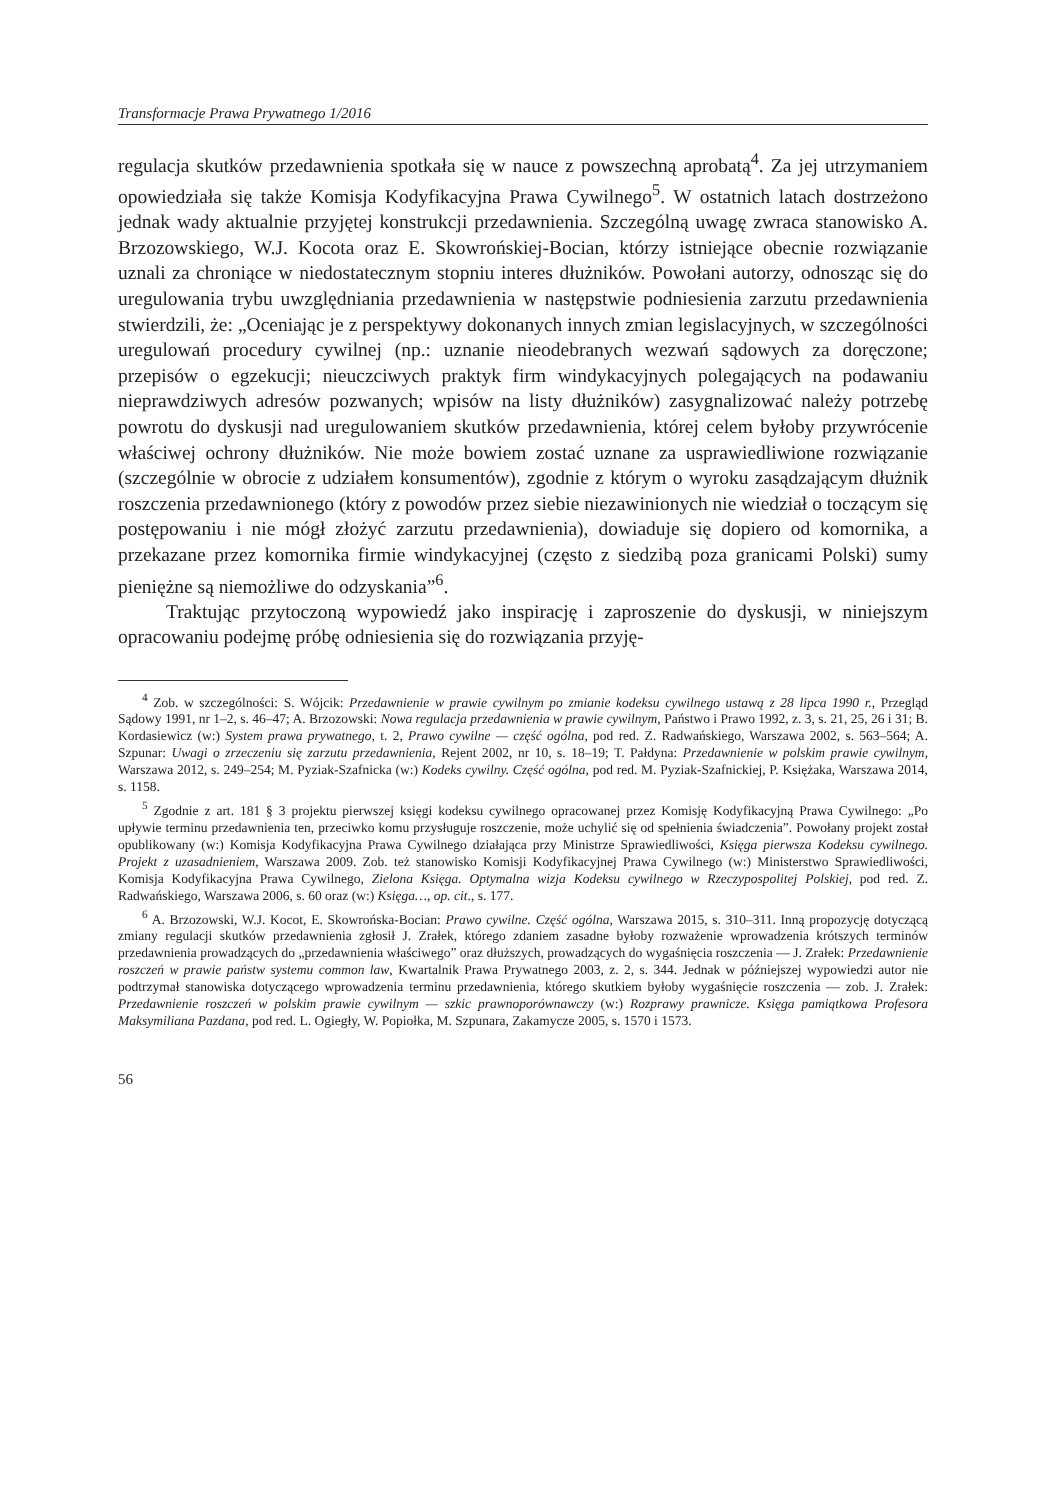Transformacje Prawa Prywatnego 1/2016
regulacja skutków przedawnienia spotkała się w nauce z powszechną aprobatą<sup>4</sup>. Za jej utrzymaniem opowiedziała się także Komisja Kodyfikacyjna Prawa Cywilnego<sup>5</sup>. W ostatnich latach dostrzeżono jednak wady aktualnie przyjętej konstrukcji przedawnienia. Szczególną uwagę zwraca stanowisko A. Brzozowskiego, W.J. Kocota oraz E. Skowrońskiej-Bocian, którzy istniejące obecnie rozwiązanie uznali za chroniące w niedostatecznym stopniu interes dłużników. Powołani autorzy, odnosząc się do uregulowania trybu uwzględniania przedawnienia w następstwie podniesienia zarzutu przedawnienia stwierdzili, że: „Oceniając je z perspektywy dokonanych innych zmian legislacyjnych, w szczególności uregulowań procedury cywilnej (np.: uznanie nieodebranych wezwań sądowych za doręczone; przepisów o egzekucji; nieuczciwych praktyk firm windykacyjnych polegających na podawaniu nieprawdziwych adresów pozwanych; wpisów na listy dłużników) zasygnalizować należy potrzebę powrotu do dyskusji nad uregulowaniem skutków przedawnienia, której celem byłoby przywrócenie właściwej ochrony dłużników. Nie może bowiem zostać uznane za usprawiedliwione rozwiązanie (szczególnie w obrocie z udziałem konsumentów), zgodnie z którym o wyroku zasądzającym dłużnik roszczenia przedawnionego (który z powodów przez siebie niezawinionych nie wiedział o toczącym się postępowaniu i nie mógł złożyć zarzutu przedawnienia), dowiaduje się dopiero od komornika, a przekazane przez komornika firmie windykacyjnej (często z siedzibą poza granicami Polski) sumy pieniężne są niemożliwe do odzyskania”<sup>6</sup>.
Traktując przytoczoną wypowiedź jako inspirację i zaproszenie do dyskusji, w niniejszym opracowaniu podejmę próbę odniesienia się do rozwiązania przyję-
<sup>4</sup> Zob. w szczególności: S. Wójcik: Przedawnienie w prawie cywilnym po zmianie kodeksu cywilnego ustawą z 28 lipca 1990 r., Przegląd Sądowy 1991, nr 1–2, s. 46–47; A. Brzozowski: Nowa regulacja przedawnienia w prawie cywilnym, Państwo i Prawo 1992, z. 3, s. 21, 25, 26 i 31; B. Kordasiewicz (w:) System prawa prywatnego, t. 2, Prawo cywilne — część ogólna, pod red. Z. Radwańskiego, Warszawa 2002, s. 563–564; A. Szpunar: Uwagi o zrzeczeniu się zarzutu przedawnienia, Rejent 2002, nr 10, s. 18–19; T. Pałdyna: Przedawnienie w polskim prawie cywilnym, Warszawa 2012, s. 249–254; M. Pyziak-Szafnicka (w:) Kodeks cywilny. Część ogólna, pod red. M. Pyziak-Szafnickiej, P. Księżaka, Warszawa 2014, s. 1158.
<sup>5</sup> Zgodnie z art. 181 § 3 projektu pierwszej księgi kodeksu cywilnego opracowanej przez Komisję Kodyfikacyjną Prawa Cywilnego: „Po upływie terminu przedawnienia ten, przeciwko komu przysługuje roszczenie, może uchylić się od spełnienia świadczenia”. Powołany projekt został opublikowany (w:) Komisja Kodyfikacyjna Prawa Cywilnego działająca przy Ministrze Sprawiedliwości, Księga pierwsza Kodeksu cywilnego. Projekt z uzasadnieniem, Warszawa 2009. Zob. też stanowisko Komisji Kodyfikacyjnej Prawa Cywilnego (w:) Ministerstwo Sprawiedliwości, Komisja Kodyfikacyjna Prawa Cywilnego, Zielona Księga. Optymalna wizja Kodeksu cywilnego w Rzeczypospolitej Polskiej, pod red. Z. Radwańskiego, Warszawa 2006, s. 60 oraz (w:) Księga…, op. cit., s. 177.
<sup>6</sup> A. Brzozowski, W.J. Kocot, E. Skowrońska-Bocian: Prawo cywilne. Część ogólna, Warszawa 2015, s. 310–311. Inną propozycję dotyczącą zmiany regulacji skutków przedawnienia zgłosił J. Zrałek, którego zdaniem zasadne byłoby rozważenie wprowadzenia krótszych terminów przedawnienia prowadzących do „przedawnienia właściwego” oraz dłuższych, prowadzących do wygaśnięcia roszczenia — J. Zrałek: Przedawnienie roszczeń w prawie państw systemu common law, Kwartalnik Prawa Prywatnego 2003, z. 2, s. 344. Jednak w późniejszej wypowiedzi autor nie podtrzymał stanowiska dotyczącego wprowadzenia terminu przedawnienia, którego skutkiem byłoby wygaśnięcie roszczenia — zob. J. Zrałek: Przedawnienie roszczeń w polskim prawie cywilnym — szkic prawnoporównawczy (w:) Rozprawy prawnicze. Księga pamiątkowa Profesora Maksymiliana Pazdana, pod red. L. Ogiegły, W. Popiołka, M. Szpunara, Zakamycze 2005, s. 1570 i 1573.
56